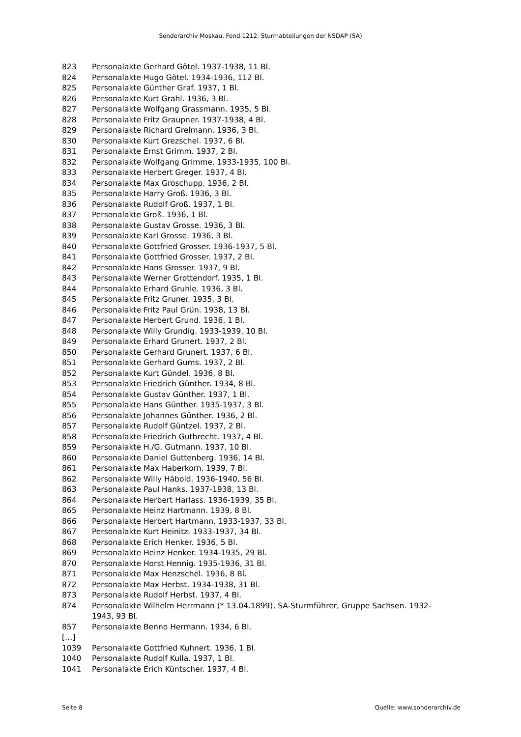Sonderarchiv Moskau, Fond 1212: Sturmabteilungen der NSDAP (SA)
| 823 | Personalakte Gerhard Götel. 1937-1938, 11 Bl. |
| 824 | Personalakte Hugo Götel. 1934-1936, 112 Bl. |
| 825 | Personalakte Günther Graf. 1937, 1 Bl. |
| 826 | Personalakte Kurt Grahl. 1936, 3 Bl. |
| 827 | Personalakte Wolfgang Grassmann. 1935, 5 Bl. |
| 828 | Personalakte Fritz Graupner. 1937-1938, 4 Bl. |
| 829 | Personalakte Richard Grelmann. 1936, 3 Bl. |
| 830 | Personalakte Kurt Grezschel. 1937, 6 Bl. |
| 831 | Personalakte Ernst Grimm. 1937, 2 Bl. |
| 832 | Personalakte Wolfgang Grimme. 1933-1935, 100 Bl. |
| 833 | Personalakte Herbert Greger. 1937, 4 Bl. |
| 834 | Personalakte Max Groschupp. 1936, 2 Bl. |
| 835 | Personalakte Harry Groß. 1936, 3 Bl. |
| 836 | Personalakte Rudolf Groß. 1937, 1 Bl. |
| 837 | Personalakte Groß. 1936, 1 Bl. |
| 838 | Personalakte Gustav Grosse. 1936, 3 Bl. |
| 839 | Personalakte Karl Grosse. 1936, 3 Bl. |
| 840 | Personalakte Gottfried Grosser. 1936-1937, 5 Bl. |
| 841 | Personalakte Gottfried Grosser. 1937, 2 Bl. |
| 842 | Personalakte Hans Grosser. 1937, 9 Bl. |
| 843 | Personalakte Werner Grottendorf. 1935, 1 Bl. |
| 844 | Personalakte Erhard Gruhle. 1936, 3 Bl. |
| 845 | Personalakte Fritz Gruner. 1935, 3 Bl. |
| 846 | Personalakte Fritz Paul Grün. 1938, 13 Bl. |
| 847 | Personalakte Herbert Grund. 1936, 1 Bl. |
| 848 | Personalakte Willy Grundig. 1933-1939, 10 Bl. |
| 849 | Personalakte Erhard Grunert. 1937, 2 Bl. |
| 850 | Personalakte Gerhard Grunert. 1937, 6 Bl. |
| 851 | Personalakte Gerhard Gums. 1937, 2 Bl. |
| 852 | Personalakte Kurt Gündel. 1936, 8 Bl. |
| 853 | Personalakte Friedrich Günther. 1934, 8 Bl. |
| 854 | Personalakte Gustav Günther. 1937, 1 Bl. |
| 855 | Personalakte Hans Günther. 1935-1937, 3 Bl. |
| 856 | Personalakte Johannes Günther. 1936, 2 Bl. |
| 857 | Personalakte Rudolf Güntzel. 1937, 2 Bl. |
| 858 | Personalakte Friedrich Gutbrecht. 1937, 4 Bl. |
| 859 | Personalakte H./G. Gutmann. 1937, 10 Bl. |
| 860 | Personalakte Daniel Guttenberg. 1936, 14 Bl. |
| 861 | Personalakte Max Haberkorn. 1939, 7 Bl. |
| 862 | Personalakte Willy Häbold. 1936-1940, 56 Bl. |
| 863 | Personalakte Paul Hanks. 1937-1938, 13 Bl. |
| 864 | Personalakte Herbert Harlass. 1936-1939, 35 Bl. |
| 865 | Personalakte Heinz Hartmann. 1939, 8 Bl. |
| 866 | Personalakte Herbert Hartmann. 1933-1937, 33 Bl. |
| 867 | Personalakte Kurt Heinitz. 1933-1937, 34 Bl. |
| 868 | Personalakte Erich Henker. 1936, 5 Bl. |
| 869 | Personalakte Heinz Henker. 1934-1935, 29 Bl. |
| 870 | Personalakte Horst Hennig. 1935-1936, 31 Bl. |
| 871 | Personalakte Max Henzschel. 1936, 8 Bl. |
| 872 | Personalakte Max Herbst. 1934-1938, 31 Bl. |
| 873 | Personalakte Rudolf Herbst. 1937, 4 Bl. |
| 874 | Personalakte Wilhelm Herrmann (* 13.04.1899), SA-Sturmführer, Gruppe Sachsen. 1932-1943, 93 Bl. |
| 857 | Personalakte Benno Hermann. 1934, 6 Bl. |
| […] | |
| 1039 | Personalakte Gottfried Kuhnert. 1936, 1 Bl. |
| 1040 | Personalakte Rudolf Kulla. 1937, 1 Bl. |
| 1041 | Personalakte Erich Küntscher. 1937, 4 Bl. |
Seite 8 Quelle: www.sonderarchiv.de